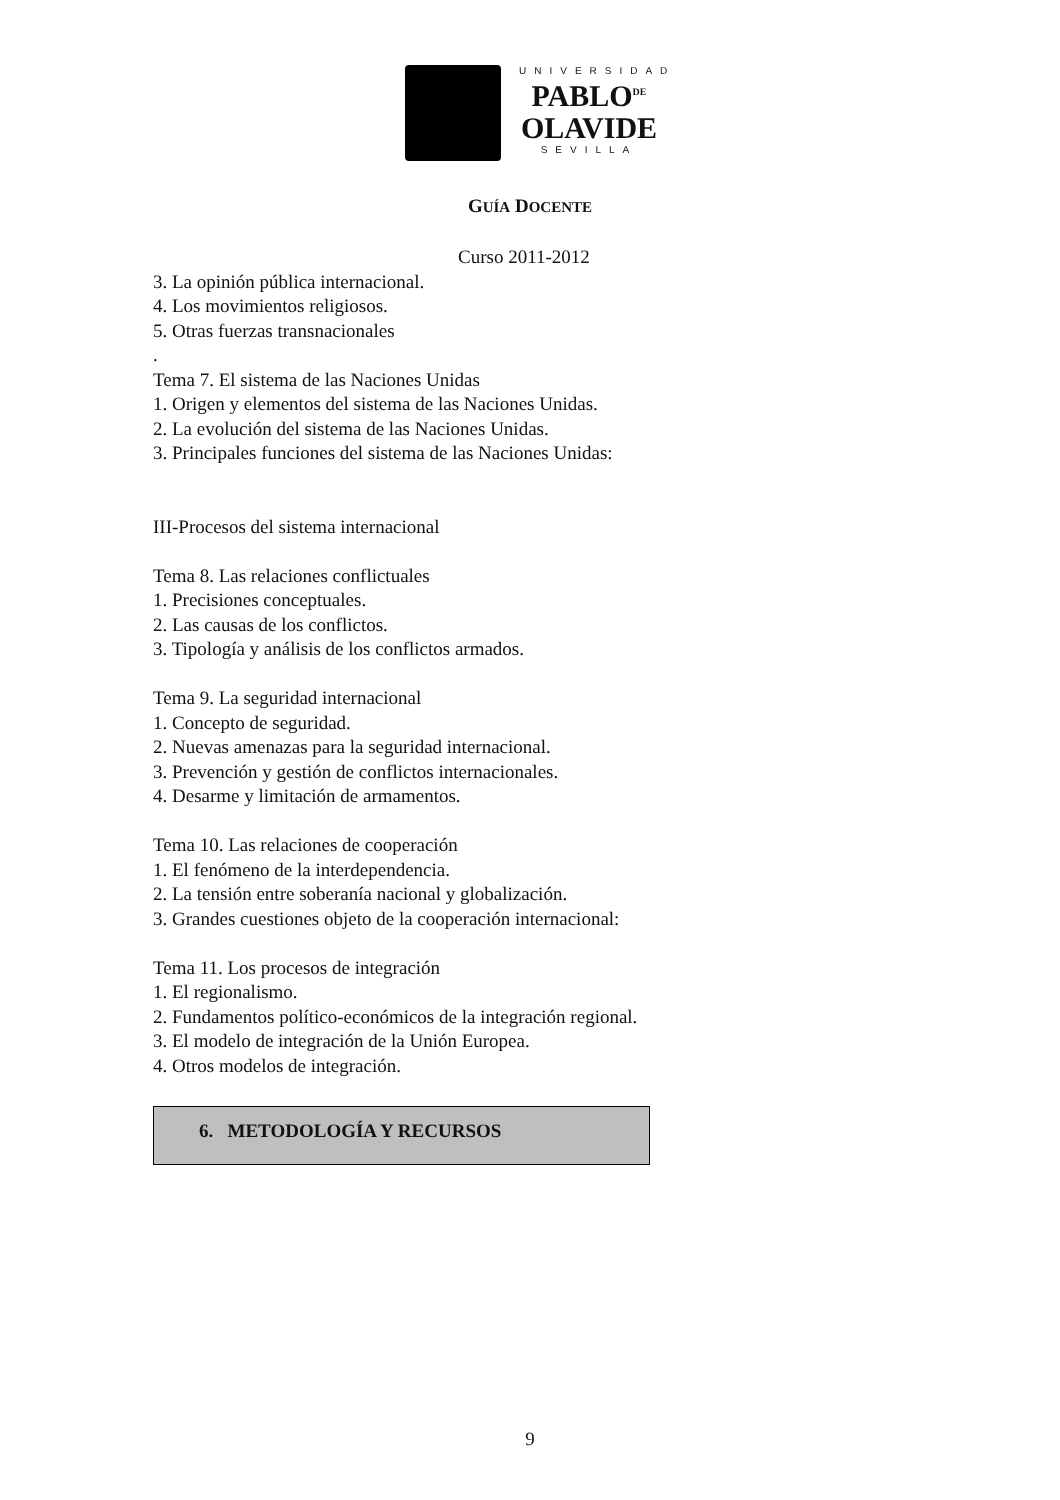UNIVERSIDAD
PABLO<sup>DE</sup>
OLAVIDE
SEVILLA
GUÍA DOCENTE
Curso 2011-2012
3. La opinión pública internacional.
4. Los movimientos religiosos.
5. Otras fuerzas transnacionales
.
Tema 7. El sistema de las Naciones Unidas
1. Origen y elementos del sistema de las Naciones Unidas.
2. La evolución del sistema de las Naciones Unidas.
3. Principales funciones del sistema de las Naciones Unidas:
III-Procesos del sistema internacional
Tema 8. Las relaciones conflictuales
1. Precisiones conceptuales.
2. Las causas de los conflictos.
3. Tipología y análisis de los conflictos armados.
Tema 9. La seguridad internacional
1. Concepto de seguridad.
2. Nuevas amenazas para la seguridad internacional.
3. Prevención y gestión de conflictos internacionales.
4. Desarme y limitación de armamentos.
Tema 10. Las relaciones de cooperación
1. El fenómeno de la interdependencia.
2. La tensión entre soberanía nacional y globalización.
3. Grandes cuestiones objeto de la cooperación internacional:
Tema 11. Los procesos de integración
1. El regionalismo.
2. Fundamentos político-económicos de la integración regional.
3. El modelo de integración de la Unión Europea.
4. Otros modelos de integración.
6. METODOLOGÍA Y RECURSOS
9